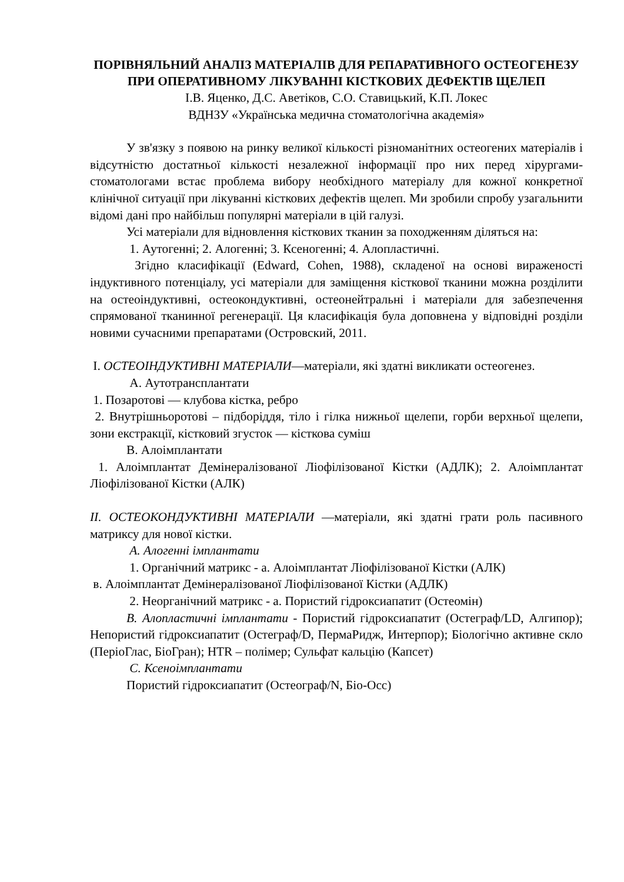ПОРІВНЯЛЬНИЙ АНАЛІЗ МАТЕРІАЛІВ ДЛЯ РЕПАРАТИВНОГО ОСТЕОГЕНЕЗУ ПРИ ОПЕРАТИВНОМУ ЛІКУВАННІ КІСТКОВИХ ДЕФЕКТІВ ЩЕЛЕП
І.В. Яценко, Д.С. Аветіков, С.О. Ставицький, К.П. Локес
ВДНЗУ «Українська медична стоматологічна академія»
У зв'язку з появою на ринку великої кількості різноманітних остеогених матеріалів і відсутністю достатньої кількості незалежної інформації про них перед хірургами-стоматологами встає проблема вибору необхідного матеріалу для кожної конкретної клінічної ситуації при лікуванні кісткових дефектів щелеп. Ми зробили спробу узагальнити відомі дані про найбільш популярні матеріали в цій галузі.
Усі матеріали для відновлення кісткових тканин за походженням діляться на:
1. Аутогенні; 2. Алогенні; 3. Ксеногенні; 4. Алопластичні.
Згідно класифікації (Edward, Cohen, 1988), складеної на основі вираженості індуктивного потенціалу, усі матеріали для заміщення кісткової тканини можна розділити на остеоіндуктивні, остеокондуктивні, остеонейтральні і матеріали для забезпечення спрямованої тканинної регенерації. Ця класифікація була доповнена у відповідні розділи новими сучасними препаратами (Островский, 2011.
I. ОСТЕОІНДУКТИВНІ МАТЕРІАЛИ—матеріали, які здатні викликати остеогенез.
A. Аутотрансплантати
1. Позаротові — клубова кістка, ребро
2. Внутрішньоротові – підборіддя, тіло і гілка нижньої щелепи, горби верхньої щелепи, зони екстракції, кістковий згусток — кісткова суміш
B. Алоімплантати
1. Алоімплантат Демінералізованої Ліофілізованої Кістки (АДЛК); 2. Алоімплантат Ліофілізованої Кістки (АЛК)
II. ОСТЕОКОНДУКТИВНІ МАТЕРІАЛИ —матеріали, які здатні грати роль пасивного матриксу для нової кістки.
A. Алогенні імплантати
1. Органічний матрикс - a. Алоімплантат Ліофілізованої Кістки (АЛК)
в. Алоімплантат Демінералізованої Ліофілізованої Кістки (АДЛК)
2. Неорганічний матрикс - a. Пористий гідроксиапатит (Остеомін)
B. Алопластичні імплантати - Пористий гідроксиапатит (Остеграф/LD, Алгипор); Непористий гідроксиапатит (Остеграф/D, ПермаРидж, Интерпор); Біологічно активне скло (ПеріоГлас, БіоГран); HTR – полімер; Сульфат кальцію (Капсет)
C. Ксеноімплантати
Пористий гідроксиапатит (Остеограф/N, Біо-Осс)